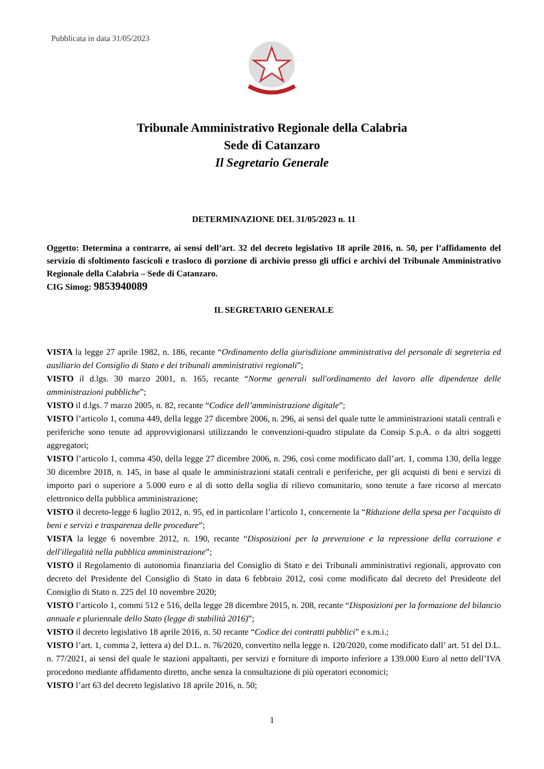Pubblicata in data 31/05/2023
Tribunale Amministrativo Regionale della Calabria
Sede di Catanzaro
Il Segretario Generale
DETERMINAZIONE DEL 31/05/2023 n. 11
Oggetto: Determina a contrarre, ai sensi dell’art. 32 del decreto legislativo 18 aprile 2016, n. 50, per l’affidamento del servizio di sfoltimento fascicoli e trasloco di porzione di archivio presso gli uffici e archivi del Tribunale Amministrativo Regionale della Calabria – Sede di Catanzaro.
CIG Simog: 9853940089
IL SEGRETARIO GENERALE
VISTA la legge 27 aprile 1982, n. 186, recante “Ordinamento della giurisdizione amministrativa del personale di segreteria ed ausiliario del Consiglio di Stato e dei tribunali amministrativi regionali”;
VISTO il d.lgs. 30 marzo 2001, n. 165, recante “Norme generali sull'ordinamento del lavoro alle dipendenze delle amministrazioni pubbliche”;
VISTO il d.lgs. 7 marzo 2005, n. 82, recante “Codice dell’amministrazione digitale”;
VISTO l’articolo 1, comma 449, della legge 27 dicembre 2006, n. 296, ai sensi del quale tutte le amministrazioni statali centrali e periferiche sono tenute ad approvvigionarsi utilizzando le convenzioni-quadro stipulate da Consip S.p.A. o da altri soggetti aggregatori;
VISTO l’articolo 1, comma 450, della legge 27 dicembre 2006, n. 296, così come modificato dall’art. 1, comma 130, della legge 30 dicembre 2018, n. 145, in base al quale le amministrazioni statali centrali e periferiche, per gli acquisti di beni e servizi di importo pari o superiore a 5.000 euro e al di sotto della soglia di rilievo comunitario, sono tenute a fare ricorso al mercato elettronico della pubblica amministrazione;
VISTO il decreto-legge 6 luglio 2012, n. 95, ed in particolare l’articolo 1, concernente la “Riduzione della spesa per l'acquisto di beni e servizi e trasparenza delle procedure”;
VISTA la legge 6 novembre 2012, n. 190, recante “Disposizioni per la prevenzione e la repressione della corruzione e dell'illegalità nella pubblica amministrazione”;
VISTO il Regolamento di autonomia finanziaria del Consiglio di Stato e dei Tribunali amministrativi regionali, approvato con decreto del Presidente del Consiglio di Stato in data 6 febbraio 2012, così come modificato dal decreto del Presidente del Consiglio di Stato n. 225 del 10 novembre 2020;
VISTO l’articolo 1, commi 512 e 516, della legge 28 dicembre 2015, n. 208, recante “Disposizioni per la formazione del bilancio annuale e pluriennale dello Stato (legge di stabilità 2016)”;
VISTO il decreto legislativo 18 aprile 2016, n. 50 recante “Codice dei contratti pubblici” e s.m.i.;
VISTO l’art. 1, comma 2, lettera a) del D.L. n. 76/2020, convertito nella legge n. 120/2020, come modificato dall’ art. 51 del D.L. n. 77/2021, ai sensi del quale le stazioni appaltanti, per servizi e forniture di importo inferiore a 139.000 Euro al netto dell’IVA procedono mediante affidamento diretto, anche senza la consultazione di più operatori economici;
VISTO l’art 63 del decreto legislativo 18 aprile 2016, n. 50;
1